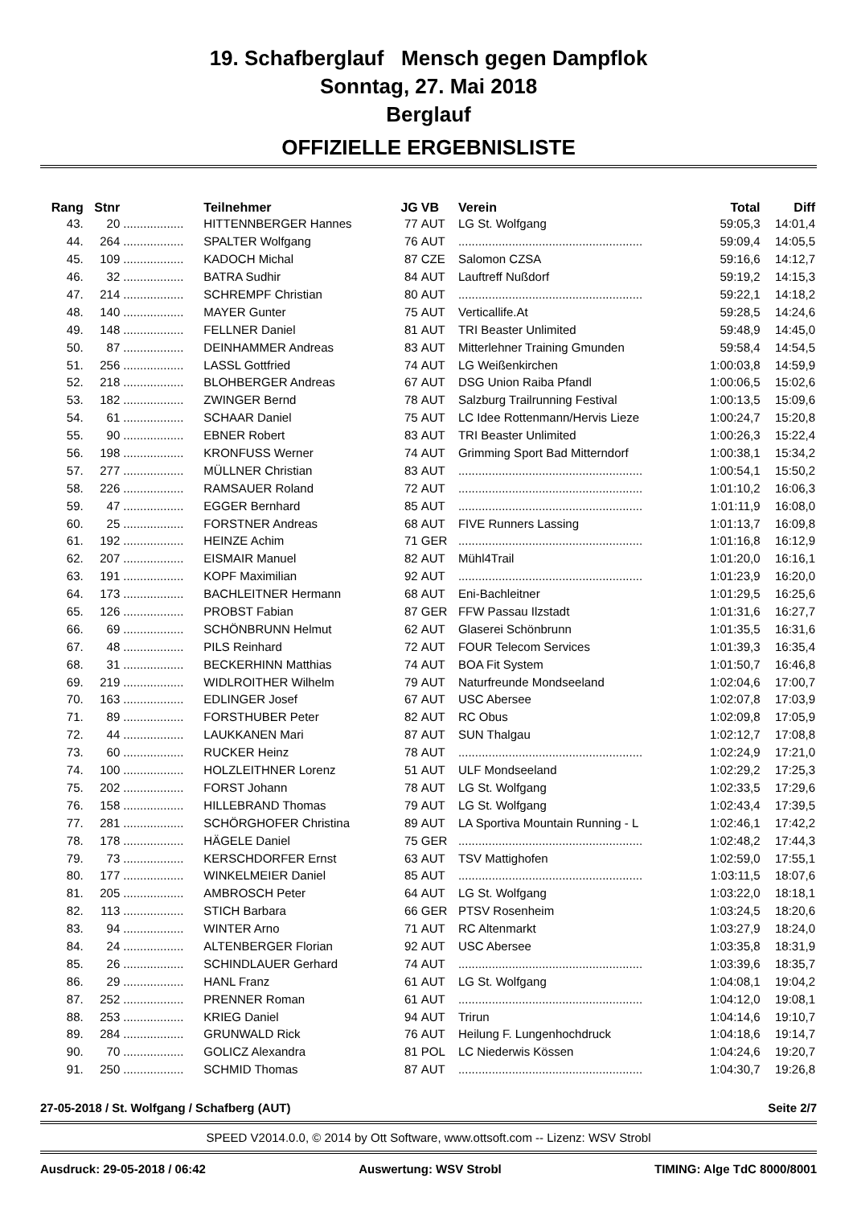19. Schafberglauf Mensch gegen Dampflok
Sonntag, 27. Mai 2018
Berglauf
OFFIZIELLE ERGEBNISLISTE
| Rang | Stnr | | Teilnehmer | JG | VB | Verein | Total | Diff |
| --- | --- | --- | --- | --- | --- | --- | --- | --- |
| 43. | 20 | .................. | HITTENNBERGER Hannes | 77 | AUT | LG St. Wolfgang | 59:05,3 | 14:01,4 |
| 44. | 264 | .................. | SPALTER Wolfgang | 76 | AUT | ....................................................... | 59:09,4 | 14:05,5 |
| 45. | 109 | .................. | KADOCH Michal | 87 | CZE | Salomon CZSA | 59:16,6 | 14:12,7 |
| 46. | 32 | .................. | BATRA Sudhir | 84 | AUT | Lauftreff Nußdorf | 59:19,2 | 14:15,3 |
| 47. | 214 | .................. | SCHREMPF Christian | 80 | AUT | ....................................................... | 59:22,1 | 14:18,2 |
| 48. | 140 | .................. | MAYER Gunter | 75 | AUT | Verticallife.At | 59:28,5 | 14:24,6 |
| 49. | 148 | .................. | FELLNER Daniel | 81 | AUT | TRI Beaster Unlimited | 59:48,9 | 14:45,0 |
| 50. | 87 | .................. | DEINHAMMER Andreas | 83 | AUT | Mitterlehner Training Gmunden | 59:58,4 | 14:54,5 |
| 51. | 256 | .................. | LASSL Gottfried | 74 | AUT | LG Weißenkirchen | 1:00:03,8 | 14:59,9 |
| 52. | 218 | .................. | BLOHBERGER Andreas | 67 | AUT | DSG Union Raiba Pfandl | 1:00:06,5 | 15:02,6 |
| 53. | 182 | .................. | ZWINGER Bernd | 78 | AUT | Salzburg Trailrunning Festival | 1:00:13,5 | 15:09,6 |
| 54. | 61 | .................. | SCHAAR Daniel | 75 | AUT | LC Idee Rottenmann/Hervis Lieze | 1:00:24,7 | 15:20,8 |
| 55. | 90 | .................. | EBNER Robert | 83 | AUT | TRI Beaster Unlimited | 1:00:26,3 | 15:22,4 |
| 56. | 198 | .................. | KRONFUSS Werner | 74 | AUT | Grimming Sport Bad Mitterndorf | 1:00:38,1 | 15:34,2 |
| 57. | 277 | .................. | MÜLLNER Christian | 83 | AUT | ....................................................... | 1:00:54,1 | 15:50,2 |
| 58. | 226 | .................. | RAMSAUER Roland | 72 | AUT | ....................................................... | 1:01:10,2 | 16:06,3 |
| 59. | 47 | .................. | EGGER Bernhard | 85 | AUT | ....................................................... | 1:01:11,9 | 16:08,0 |
| 60. | 25 | .................. | FORSTNER Andreas | 68 | AUT | FIVE Runners Lassing | 1:01:13,7 | 16:09,8 |
| 61. | 192 | .................. | HEINZE Achim | 71 | GER | ....................................................... | 1:01:16,8 | 16:12,9 |
| 62. | 207 | .................. | EISMAIR Manuel | 82 | AUT | Mühl4Trail | 1:01:20,0 | 16:16,1 |
| 63. | 191 | .................. | KOPF Maximilian | 92 | AUT | ....................................................... | 1:01:23,9 | 16:20,0 |
| 64. | 173 | .................. | BACHLEITNER Hermann | 68 | AUT | Eni-Bachleitner | 1:01:29,5 | 16:25,6 |
| 65. | 126 | .................. | PROBST Fabian | 87 | GER | FFW Passau Ilzstadt | 1:01:31,6 | 16:27,7 |
| 66. | 69 | .................. | SCHÖNBRUNN Helmut | 62 | AUT | Glaserei Schönbrunn | 1:01:35,5 | 16:31,6 |
| 67. | 48 | .................. | PILS Reinhard | 72 | AUT | FOUR Telecom Services | 1:01:39,3 | 16:35,4 |
| 68. | 31 | .................. | BECKERHINN Matthias | 74 | AUT | BOA Fit System | 1:01:50,7 | 16:46,8 |
| 69. | 219 | .................. | WIDLROITHER Wilhelm | 79 | AUT | Naturfreunde Mondseeland | 1:02:04,6 | 17:00,7 |
| 70. | 163 | .................. | EDLINGER Josef | 67 | AUT | USC Abersee | 1:02:07,8 | 17:03,9 |
| 71. | 89 | .................. | FORSTHUBER Peter | 82 | AUT | RC Obus | 1:02:09,8 | 17:05,9 |
| 72. | 44 | .................. | LAUKKANEN Mari | 87 | AUT | SUN Thalgau | 1:02:12,7 | 17:08,8 |
| 73. | 60 | .................. | RUCKER Heinz | 78 | AUT | ....................................................... | 1:02:24,9 | 17:21,0 |
| 74. | 100 | .................. | HOLZLEITHNER Lorenz | 51 | AUT | ULF Mondseeland | 1:02:29,2 | 17:25,3 |
| 75. | 202 | .................. | FORST Johann | 78 | AUT | LG St. Wolfgang | 1:02:33,5 | 17:29,6 |
| 76. | 158 | .................. | HILLEBRAND Thomas | 79 | AUT | LG St. Wolfgang | 1:02:43,4 | 17:39,5 |
| 77. | 281 | .................. | SCHÖRGHOFER Christina | 89 | AUT | LA Sportiva Mountain Running - L | 1:02:46,1 | 17:42,2 |
| 78. | 178 | .................. | HÄGELE Daniel | 75 | GER | ....................................................... | 1:02:48,2 | 17:44,3 |
| 79. | 73 | .................. | KERSCHDORFER Ernst | 63 | AUT | TSV Mattighofen | 1:02:59,0 | 17:55,1 |
| 80. | 177 | .................. | WINKELMEIER Daniel | 85 | AUT | ....................................................... | 1:03:11,5 | 18:07,6 |
| 81. | 205 | .................. | AMBROSCH Peter | 64 | AUT | LG St. Wolfgang | 1:03:22,0 | 18:18,1 |
| 82. | 113 | .................. | STICH Barbara | 66 | GER | PTSV Rosenheim | 1:03:24,5 | 18:20,6 |
| 83. | 94 | .................. | WINTER Arno | 71 | AUT | RC Altenmarkt | 1:03:27,9 | 18:24,0 |
| 84. | 24 | .................. | ALTENBERGER Florian | 92 | AUT | USC Abersee | 1:03:35,8 | 18:31,9 |
| 85. | 26 | .................. | SCHINDLAUER Gerhard | 74 | AUT | ....................................................... | 1:03:39,6 | 18:35,7 |
| 86. | 29 | .................. | HANL Franz | 61 | AUT | LG St. Wolfgang | 1:04:08,1 | 19:04,2 |
| 87. | 252 | .................. | PRENNER Roman | 61 | AUT | ....................................................... | 1:04:12,0 | 19:08,1 |
| 88. | 253 | .................. | KRIEG Daniel | 94 | AUT | Trirun | 1:04:14,6 | 19:10,7 |
| 89. | 284 | .................. | GRUNWALD Rick | 76 | AUT | Heilung F. Lungenhochdruck | 1:04:18,6 | 19:14,7 |
| 90. | 70 | .................. | GOLICZ Alexandra | 81 | POL | LC Niederwis Kössen | 1:04:24,6 | 19:20,7 |
| 91. | 250 | .................. | SCHMID Thomas | 87 | AUT | ....................................................... | 1:04:30,7 | 19:26,8 |
27-05-2018 / St. Wolfgang / Schafberg (AUT) Seite 2/7
SPEED V2014.0.0, © 2014 by Ott Software, www.ottsoft.com -- Lizenz: WSV Strobl
Ausdruck: 29-05-2018 / 06:42 Auswertung: WSV Strobl TIMING: Alge TdC 8000/8001